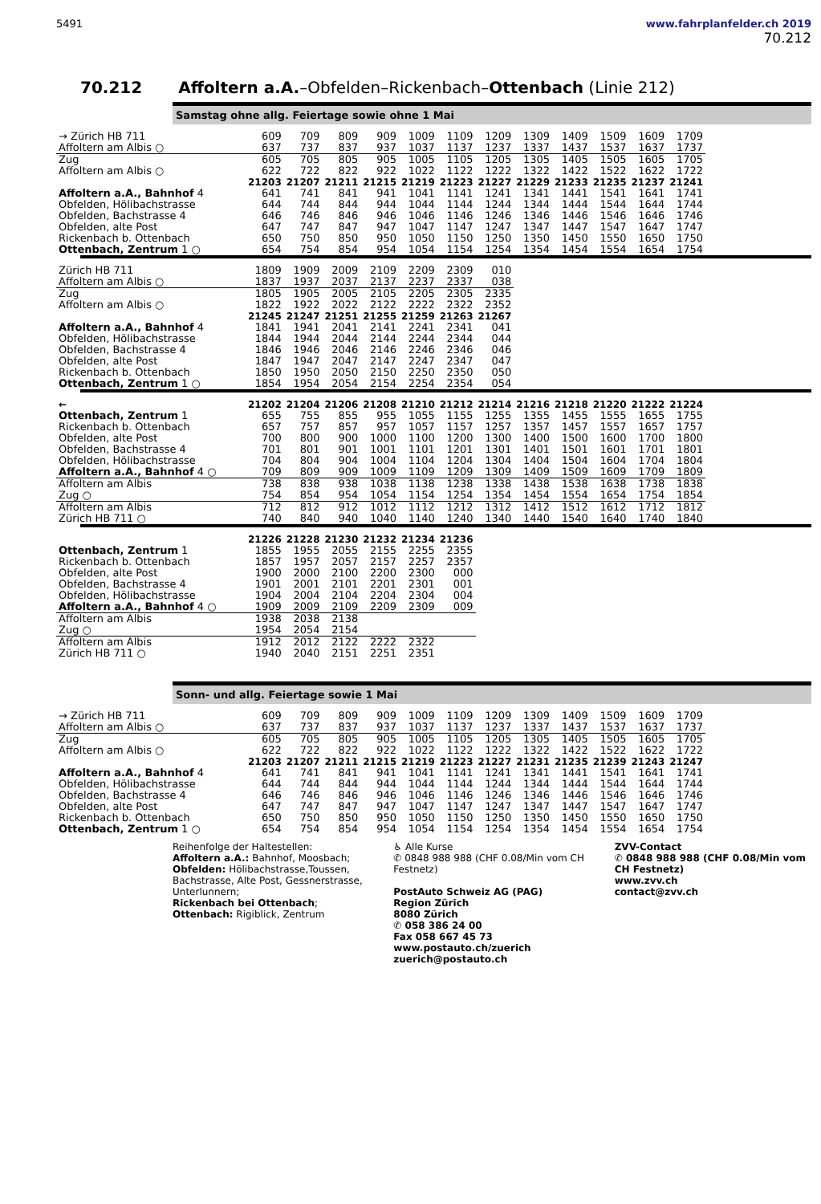5491 www.fahrplanfelder.ch 2019
70.212
70.212 Affoltern a.A.–Obfelden–Rickenbach–Ottenbach (Linie 212)
Samstag ohne allg. Feiertage sowie ohne 1 Mai
| → Zürich HB 711 | 609 | 709 | 809 | 909 | 1009 | 1109 | 1209 | 1309 | 1409 | 1509 | 1609 | 1709 |
| Affoltern am Albis ○ | 637 | 737 | 837 | 937 | 1037 | 1137 | 1237 | 1337 | 1437 | 1537 | 1637 | 1737 |
| Zug | 605 | 705 | 805 | 905 | 1005 | 1105 | 1205 | 1305 | 1405 | 1505 | 1605 | 1705 |
| Affoltern am Albis ○ | 622 | 722 | 822 | 922 | 1022 | 1122 | 1222 | 1322 | 1422 | 1522 | 1622 | 1722 |
| | 21203 | 21207 | 21211 | 21215 | 21219 | 21223 | 21227 | 21229 | 21233 | 21235 | 21237 | 21241 |
| Affoltern a.A., Bahnhof 4 | 641 | 741 | 841 | 941 | 1041 | 1141 | 1241 | 1341 | 1441 | 1541 | 1641 | 1741 |
| Obfelden, Hölibachstrasse | 644 | 744 | 844 | 944 | 1044 | 1144 | 1244 | 1344 | 1444 | 1544 | 1644 | 1744 |
| Obfelden, Bachstrasse 4 | 646 | 746 | 846 | 946 | 1046 | 1146 | 1246 | 1346 | 1446 | 1546 | 1646 | 1746 |
| Obfelden, alte Post | 647 | 747 | 847 | 947 | 1047 | 1147 | 1247 | 1347 | 1447 | 1547 | 1647 | 1747 |
| Rickenbach b. Ottenbach | 650 | 750 | 850 | 950 | 1050 | 1150 | 1250 | 1350 | 1450 | 1550 | 1650 | 1750 |
| Ottenbach, Zentrum 1 ○ | 654 | 754 | 854 | 954 | 1054 | 1154 | 1254 | 1354 | 1454 | 1554 | 1654 | 1754 |
| Zürich HB 711 | 1809 | 1909 | 2009 | 2109 | 2209 | 2309 | 010 |
| Affoltern am Albis ○ | 1837 | 1937 | 2037 | 2137 | 2237 | 2337 | 038 |
| Zug | 1805 | 1905 | 2005 | 2105 | 2205 | 2305 | 2335 |
| Affoltern am Albis ○ | 1822 | 1922 | 2022 | 2122 | 2222 | 2322 | 2352 |
| | 21245 | 21247 | 21251 | 21255 | 21259 | 21263 | 21267 |
| Affoltern a.A., Bahnhof 4 | 1841 | 1941 | 2041 | 2141 | 2241 | 2341 | 041 |
| Obfelden, Hölibachstrasse | 1844 | 1944 | 2044 | 2144 | 2244 | 2344 | 044 |
| Obfelden, Bachstrasse 4 | 1846 | 1946 | 2046 | 2146 | 2246 | 2346 | 046 |
| Obfelden, alte Post | 1847 | 1947 | 2047 | 2147 | 2247 | 2347 | 047 |
| Rickenbach b. Ottenbach | 1850 | 1950 | 2050 | 2150 | 2250 | 2350 | 050 |
| Ottenbach, Zentrum 1 ○ | 1854 | 1954 | 2054 | 2154 | 2254 | 2354 | 054 |
| ← | 21202 | 21204 | 21206 | 21208 | 21210 | 21212 | 21214 | 21216 | 21218 | 21220 | 21222 | 21224 |
| --- | --- | --- | --- | --- | --- | --- | --- | --- | --- | --- | --- | --- |
| Ottenbach, Zentrum 1 | 655 | 755 | 855 | 955 | 1055 | 1155 | 1255 | 1355 | 1455 | 1555 | 1655 | 1755 |
| Rickenbach b. Ottenbach | 657 | 757 | 857 | 957 | 1057 | 1157 | 1257 | 1357 | 1457 | 1557 | 1657 | 1757 |
| Obfelden, alte Post | 700 | 800 | 900 | 1000 | 1100 | 1200 | 1300 | 1400 | 1500 | 1600 | 1700 | 1800 |
| Obfelden, Bachstrasse 4 | 701 | 801 | 901 | 1001 | 1101 | 1201 | 1301 | 1401 | 1501 | 1601 | 1701 | 1801 |
| Obfelden, Hölibachstrasse | 704 | 804 | 904 | 1004 | 1104 | 1204 | 1304 | 1404 | 1504 | 1604 | 1704 | 1804 |
| Affoltern a.A., Bahnhof 4 ○ | 709 | 809 | 909 | 1009 | 1109 | 1209 | 1309 | 1409 | 1509 | 1609 | 1709 | 1809 |
| Affoltern am Albis | 738 | 838 | 938 | 1038 | 1138 | 1238 | 1338 | 1438 | 1538 | 1638 | 1738 | 1838 |
| Zug ○ | 754 | 854 | 954 | 1054 | 1154 | 1254 | 1354 | 1454 | 1554 | 1654 | 1754 | 1854 |
| Affoltern am Albis | 712 | 812 | 912 | 1012 | 1112 | 1212 | 1312 | 1412 | 1512 | 1612 | 1712 | 1812 |
| Zürich HB 711 ○ | 740 | 840 | 940 | 1040 | 1140 | 1240 | 1340 | 1440 | 1540 | 1640 | 1740 | 1840 |
| | 21226 | 21228 | 21230 | 21232 | 21234 | 21236 |
| --- | --- | --- | --- | --- | --- | --- |
| Ottenbach, Zentrum 1 | 1855 | 1955 | 2055 | 2155 | 2255 | 2355 |
| Rickenbach b. Ottenbach | 1857 | 1957 | 2057 | 2157 | 2257 | 2357 |
| Obfelden, alte Post | 1900 | 2000 | 2100 | 2200 | 2300 | 000 |
| Obfelden, Bachstrasse 4 | 1901 | 2001 | 2101 | 2201 | 2301 | 001 |
| Obfelden, Hölibachstrasse | 1904 | 2004 | 2104 | 2204 | 2304 | 004 |
| Affoltern a.A., Bahnhof 4 ○ | 1909 | 2009 | 2109 | 2209 | 2309 | 009 |
| Affoltern am Albis | 1938 | 2038 | 2138 | | | |
| Zug ○ | 1954 | 2054 | 2154 | | | |
| Affoltern am Albis | 1912 | 2012 | 2122 | 2222 | 2322 | |
| Zürich HB 711 ○ | 1940 | 2040 | 2151 | 2251 | 2351 | |
Sonn- und allg. Feiertage sowie 1 Mai
| → Zürich HB 711 | 609 | 709 | 809 | 909 | 1009 | 1109 | 1209 | 1309 | 1409 | 1509 | 1609 | 1709 |
| Affoltern am Albis ○ | 637 | 737 | 837 | 937 | 1037 | 1137 | 1237 | 1337 | 1437 | 1537 | 1637 | 1737 |
| Zug | 605 | 705 | 805 | 905 | 1005 | 1105 | 1205 | 1305 | 1405 | 1505 | 1605 | 1705 |
| Affoltern am Albis ○ | 622 | 722 | 822 | 922 | 1022 | 1122 | 1222 | 1322 | 1422 | 1522 | 1622 | 1722 |
| | 21203 | 21207 | 21211 | 21215 | 21219 | 21223 | 21227 | 21231 | 21235 | 21239 | 21243 | 21247 |
| Affoltern a.A., Bahnhof 4 | 641 | 741 | 841 | 941 | 1041 | 1141 | 1241 | 1341 | 1441 | 1541 | 1641 | 1741 |
| Obfelden, Hölibachstrasse | 644 | 744 | 844 | 944 | 1044 | 1144 | 1244 | 1344 | 1444 | 1544 | 1644 | 1744 |
| Obfelden, Bachstrasse 4 | 646 | 746 | 846 | 946 | 1046 | 1146 | 1246 | 1346 | 1446 | 1546 | 1646 | 1746 |
| Obfelden, alte Post | 647 | 747 | 847 | 947 | 1047 | 1147 | 1247 | 1347 | 1447 | 1547 | 1647 | 1747 |
| Rickenbach b. Ottenbach | 650 | 750 | 850 | 950 | 1050 | 1150 | 1250 | 1350 | 1450 | 1550 | 1650 | 1750 |
| Ottenbach, Zentrum 1 ○ | 654 | 754 | 854 | 954 | 1054 | 1154 | 1254 | 1354 | 1454 | 1554 | 1654 | 1754 |
Reihenfolge der Haltestellen:
Affoltern a.A.: Bahnhof, Moosbach;
Obfelden: Hölibachstrasse,Toussen, Bachstrasse, Alte Post, Gessnerstrasse, Unterlunnern;
Rickenbach bei Ottenbach;
Ottenbach: Rigiblick, Zentrum
♿ Alle Kurse
✆ 0848 988 988 (CHF 0.08/Min vom CH Festnetz)
PostAuto Schweiz AG (PAG)
Region Zürich
8080 Zürich
✆ 058 386 24 00
Fax 058 667 45 73
www.postauto.ch/zuerich
zuerich@postauto.ch
ZVV-Contact
✆ 0848 988 988 (CHF 0.08/Min vom CH Festnetz)
www.zvv.ch
contact@zvv.ch